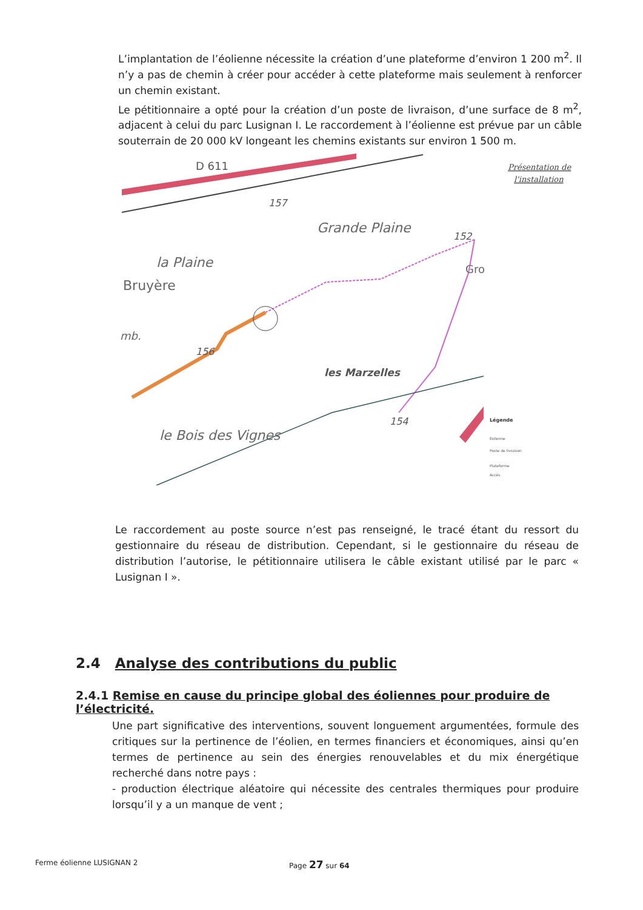L’implantation de l’éolienne nécessite la création d’une plateforme d’environ 1 200 m<sup>2</sup>. Il n’y a pas de chemin à créer pour accéder à cette plateforme mais seulement à renforcer un chemin existant.
Le pétitionnaire a opté pour la création d’un poste de livraison, d’une surface de 8 m<sup>2</sup>, adjacent à celui du parc Lusignan I. Le raccordement à l’éolienne est prévue par un câble souterrain de 20 000 kV longeant les chemins existants sur environ 1 500 m.
D 611
157
Grande Plaine
152
la Plaine
Bruyère
Gro
mb.
156
les Marzelles
154
le Bois des Vignes
Présentation de
l'installation
Légende
Eolienne
Poste de livraison
Plateforme
Accès
Le raccordement au poste source n’est pas renseigné, le tracé étant du ressort du gestionnaire du réseau de distribution. Cependant, si le gestionnaire du réseau de distribution l’autorise, le pétitionnaire utilisera le câble existant utilisé par le parc « Lusignan I ».
2.4 Analyse des contributions du public
2.4.1 Remise en cause du principe global des éoliennes pour produire de l’électricité.
Une part significative des interventions, souvent longuement argumentées, formule des critiques sur la pertinence de l’éolien, en termes financiers et économiques, ainsi qu’en termes de pertinence au sein des énergies renouvelables et du mix énergétique recherché dans notre pays :
- production électrique aléatoire qui nécessite des centrales thermiques pour produire lorsqu’il y a un manque de vent ;
Ferme éolienne LUSIGNAN 2 Page 27 sur 64